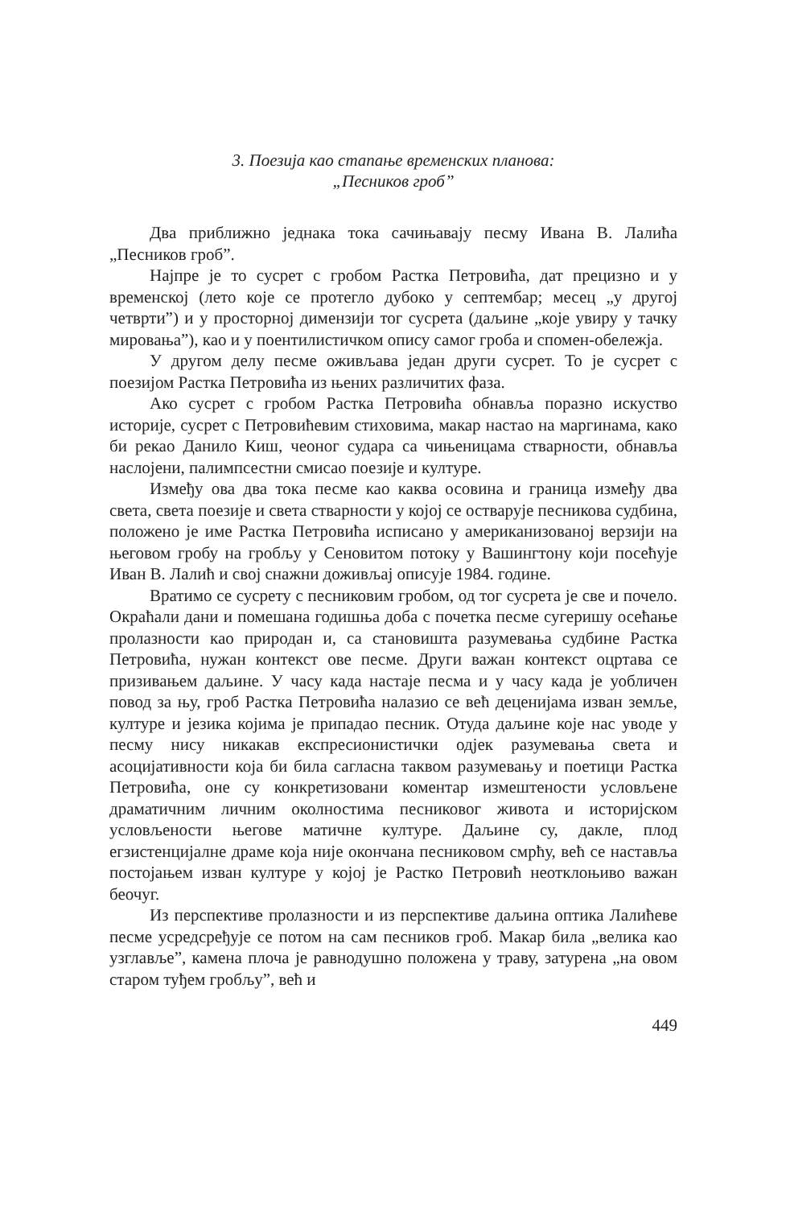3. Поезија као стапање временских планова:
„Песников гроб”
Два приближно једнака тока сачињавају песму Ивана В. Лалића „Песников гроб”.
Најпре је то сусрет с гробом Растка Петровића, дат прецизно и у временској (лето које се протегло дубоко у септембар; месец „у другој четврти”) и у просторној димензији тог сусрета (даљине „које увиру у тачку мировања”), као и у поентилистичком опису самог гроба и спомен-обележја.
У другом делу песме оживљава један други сусрет. То је сусрет с поезијом Растка Петровића из њених различитих фаза.
Ако сусрет с гробом Растка Петровића обнавља поразно искуство историје, сусрет с Петровићевим стиховима, макар настао на маргинама, како би рекао Данило Киш, чеоног судара са чињеницама стварности, обнавља наслојени, палимпсестни смисао поезије и културе.
Између ова два тока песме као каква осовина и граница између два света, света поезије и света стварности у којој се остварује песникова судбина, положено је име Растка Петровића исписано у американизованој верзији на његовом гробу на гробљу у Сеновитом потоку у Вашингтону који посећује Иван В. Лалић и свој снажни доживљај описује 1984. године.
Вратимо се сусрету с песниковим гробом, од тог сусрета је све и почело. Окраћали дани и помешана годишња доба с почетка песме сугеришу осећање пролазности као природан и, са становишта разумевања судбине Растка Петровића, нужан контекст ове песме. Други важан контекст оцртава се призивањем даљине. У часу када настаје песма и у часу када је уобличен повод за њу, гроб Растка Петровића налазио се већ деценијама изван земље, културе и језика којима је припадао песник. Отуда даљине које нас уводе у песму нису никакав експресионистички одјек разумевања света и асоцијативности која би била сагласна таквом разумевању и поетици Растка Петровића, оне су конкретизовани коментар измештености условљене драматичним личним околностима песниковог живота и историјском условљености његове матичне културе. Даљине су, дакле, плод егзистенцијалне драме која није окончана песниковом смрћу, већ се наставља постојањем изван културе у којој је Растко Петровић неотклоњиво важан беочуг.
Из перспективе пролазности и из перспективе даљина оптика Лалићеве песме усредсређује се потом на сам песников гроб. Макар била „велика као узглавље”, камена плоча је равнодушно положена у траву, затурена „на овом старом туђем гробљу”, већ и
449